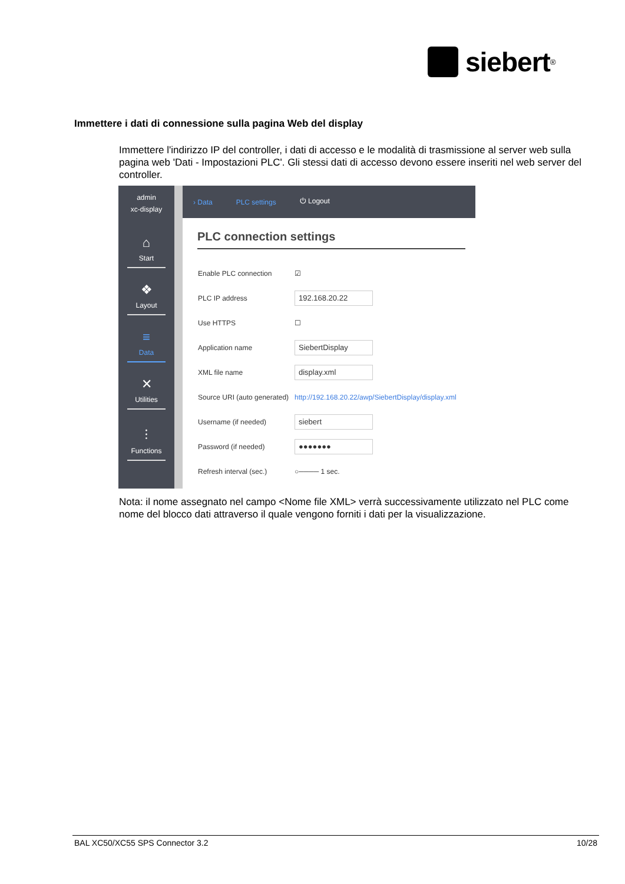siebert<sup>®</sup>
Immettere i dati di connessione sulla pagina Web del display
Immettere l'indirizzo IP del controller, i dati di accesso e le modalità di trasmissione al server web sulla pagina web 'Dati - Impostazioni PLC'. Gli stessi dati di accesso devono essere inseriti nel web server del controller.
admin
xc-display
⌂
Start
❖
Layout
≡
Data
✕
Utilities
⫶
Functions
› Data PLC settings ⏻ Logout
PLC connection settings
Enable PLC connection ☑
PLC IP address
192.168.20.22
Use HTTPS ☐
Application name
SiebertDisplay
XML file name
display.xml
Source URI (auto generated) http://192.168.20.22/awp/SiebertDisplay/display.xml
Username (if needed)
siebert
Password (if needed)
●●●●●●●
Refresh interval (sec.) ○──── 1 sec.
Nota: il nome assegnato nel campo <Nome file XML> verrà successivamente utilizzato nel PLC come nome del blocco dati attraverso il quale vengono forniti i dati per la visualizzazione.
BAL XC50/XC55 SPS Connector 3.2 10/28